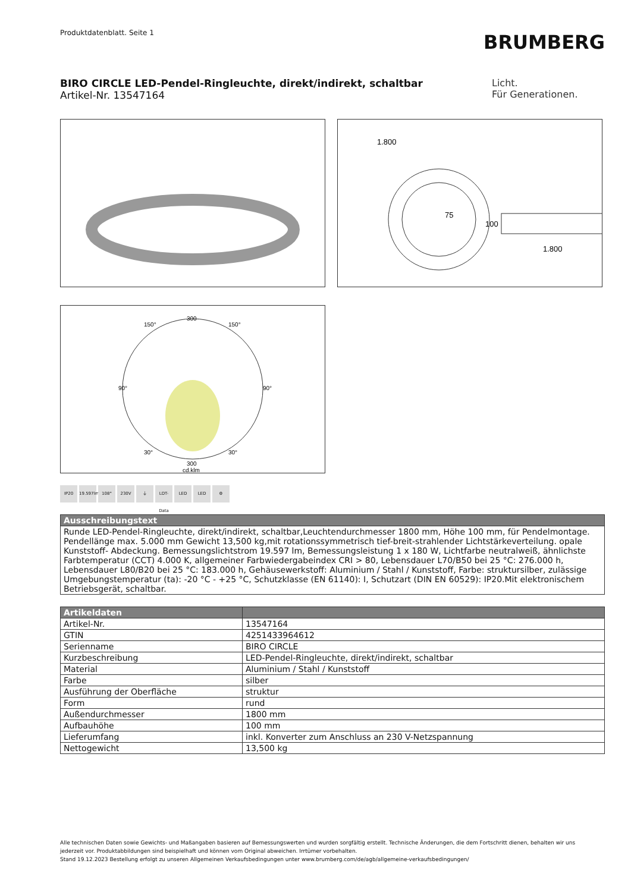Produktdatenblatt. Seite 1
BRUMBERG
BIRO CIRCLE LED-Pendel-Ringleuchte, direkt/indirekt, schaltbar
Artikel-Nr. 13547164
Licht.
Für Generationen.
1.800
75
100
1.800
300
300
cd.klm
150°
150°
90°
90°
30°
30°
IP20 19.597lm
108° 230V ⏚ LDT-Data
LED LED ⚙
| Ausschreibungstext |
| --- |
| Runde LED-Pendel-Ringleuchte, direkt/indirekt, schaltbar,Leuchtendurchmesser 1800 mm, Höhe 100 mm, für Pendelmontage. Pendellänge max. 5.000 mm Gewicht 13,500 kg,mit rotationssymmetrisch tief-breit-strahlender Lichtstärkeverteilung. opale Kunststoff- Abdeckung. Bemessungslichtstrom 19.597 lm, Bemessungsleistung 1 x 180 W, Lichtfarbe neutralweiß, ähnlichste Farbtemperatur (CCT) 4.000 K, allgemeiner Farbwiedergabeindex CRI > 80, Lebensdauer L70/B50 bei 25 °C: 276.000 h, Lebensdauer L80/B20 bei 25 °C: 183.000 h, Gehäusewerkstoff: Aluminium / Stahl / Kunststoff, Farbe: struktursilber, zulässige Umgebungstemperatur (ta): -20 °C - +25 °C, Schutzklasse (EN 61140): I, Schutzart (DIN EN 60529): IP20.Mit elektronischem Betriebsgerät, schaltbar. |
| Artikeldaten | |
| --- | --- |
| Artikel-Nr. | 13547164 |
| GTIN | 4251433964612 |
| Serienname | BIRO CIRCLE |
| Kurzbeschreibung | LED-Pendel-Ringleuchte, direkt/indirekt, schaltbar |
| Material | Aluminium / Stahl / Kunststoff |
| Farbe | silber |
| Ausführung der Oberfläche | struktur |
| Form | rund |
| Außendurchmesser | 1800 mm |
| Aufbauhöhe | 100 mm |
| Lieferumfang | inkl. Konverter zum Anschluss an 230 V-Netzspannung |
| Nettogewicht | 13,500 kg |
Alle technischen Daten sowie Gewichts- und Maßangaben basieren auf Bemessungswerten und wurden sorgfältig erstellt. Technische Änderungen, die dem Fortschritt dienen, behalten wir uns jederzeit vor. Produktabbildungen sind beispielhaft und können vom Original abweichen. Irrtümer vorbehalten.
Stand 19.12.2023 Bestellung erfolgt zu unseren Allgemeinen Verkaufsbedingungen unter www.brumberg.com/de/agb/allgemeine-verkaufsbedingungen/